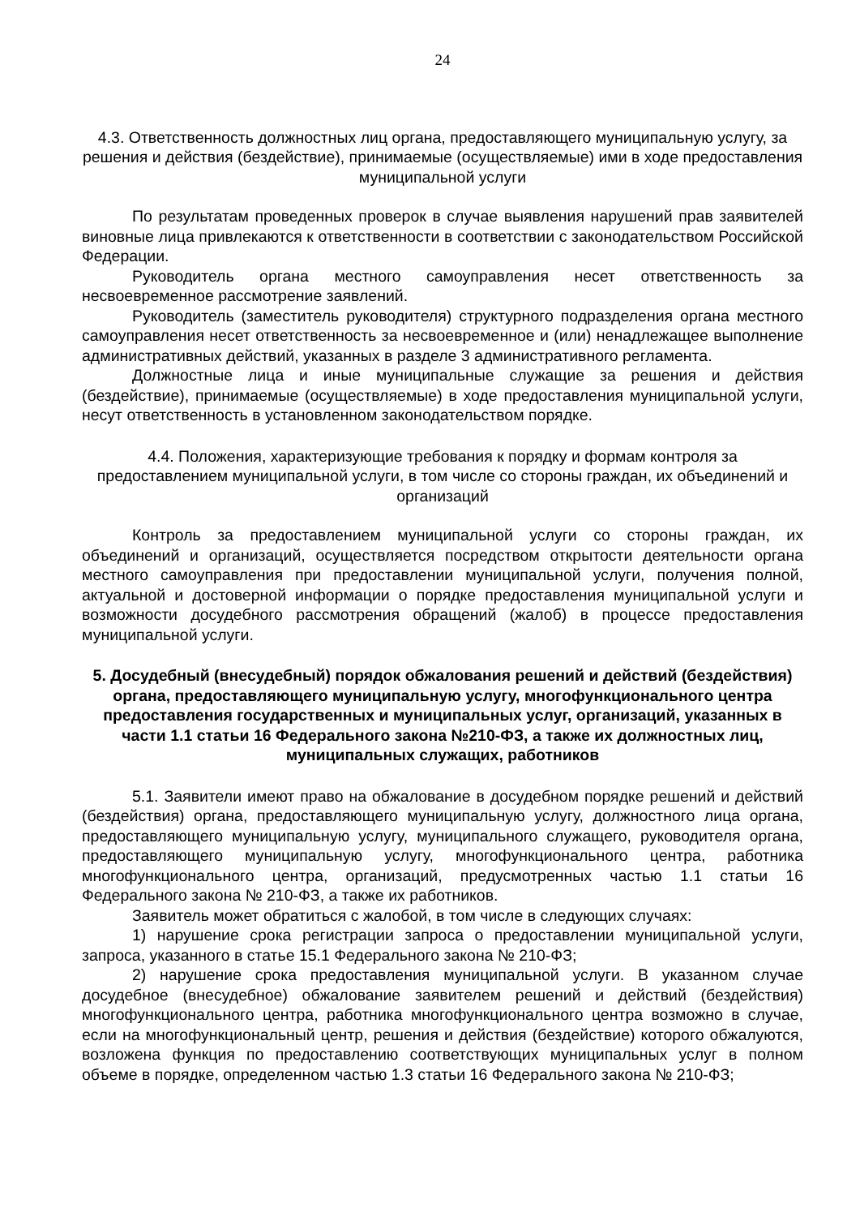24
4.3. Ответственность должностных лиц органа, предоставляющего муниципальную услугу, за решения и действия (бездействие), принимаемые (осуществляемые) ими в ходе предоставления муниципальной услуги
По результатам проведенных проверок в случае выявления нарушений прав заявителей виновные лица привлекаются к ответственности в соответствии с законодательством Российской Федерации.
Руководитель органа местного самоуправления несет ответственность за несвоевременное рассмотрение заявлений.
Руководитель (заместитель руководителя) структурного подразделения органа местного самоуправления несет ответственность за несвоевременное и (или) ненадлежащее выполнение административных действий, указанных в разделе 3 административного регламента.
Должностные лица и иные муниципальные служащие за решения и действия (бездействие), принимаемые (осуществляемые) в ходе предоставления муниципальной услуги, несут ответственность в установленном законодательством порядке.
4.4. Положения, характеризующие требования к порядку и формам контроля за предоставлением муниципальной услуги, в том числе со стороны граждан, их объединений и организаций
Контроль за предоставлением муниципальной услуги со стороны граждан, их объединений и организаций, осуществляется посредством открытости деятельности органа местного самоуправления при предоставлении муниципальной услуги, получения полной, актуальной и достоверной информации о порядке предоставления муниципальной услуги и возможности досудебного рассмотрения обращений (жалоб) в процессе предоставления муниципальной услуги.
5. Досудебный (внесудебный) порядок обжалования решений и действий (бездействия) органа, предоставляющего муниципальную услугу, многофункционального центра предоставления государственных и муниципальных услуг, организаций, указанных в части 1.1 статьи 16 Федерального закона №210-ФЗ, а также их должностных лиц, муниципальных служащих, работников
5.1. Заявители имеют право на обжалование в досудебном порядке решений и действий (бездействия) органа, предоставляющего муниципальную услугу, должностного лица органа, предоставляющего муниципальную услугу, муниципального служащего, руководителя органа, предоставляющего муниципальную услугу, многофункционального центра, работника многофункционального центра, организаций, предусмотренных частью 1.1 статьи 16 Федерального закона № 210-ФЗ, а также их работников.
Заявитель может обратиться с жалобой, в том числе в следующих случаях:
1) нарушение срока регистрации запроса о предоставлении муниципальной услуги, запроса, указанного в статье 15.1 Федерального закона № 210-ФЗ;
2) нарушение срока предоставления муниципальной услуги. В указанном случае досудебное (внесудебное) обжалование заявителем решений и действий (бездействия) многофункционального центра, работника многофункционального центра возможно в случае, если на многофункциональный центр, решения и действия (бездействие) которого обжалуются, возложена функция по предоставлению соответствующих муниципальных услуг в полном объеме в порядке, определенном частью 1.3 статьи 16 Федерального закона № 210-ФЗ;